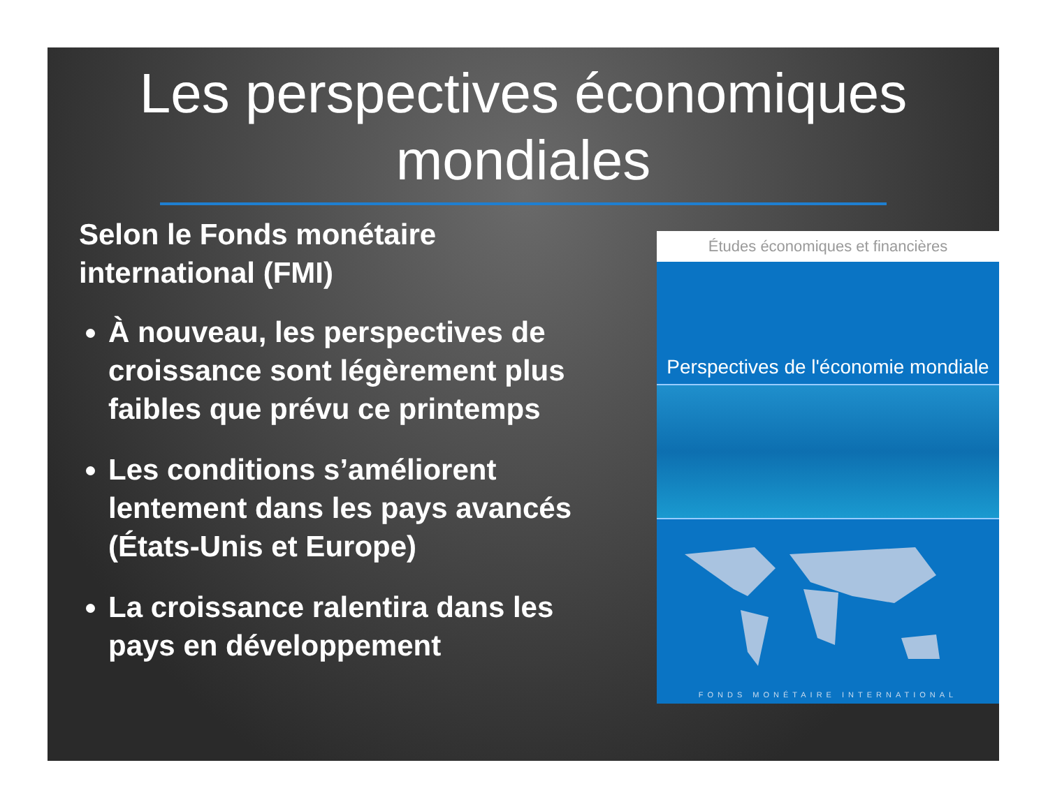Les perspectives économiques mondiales
Selon le Fonds monétaire international (FMI)
À nouveau, les perspectives de croissance sont légèrement plus faibles que prévu ce printemps
Les conditions s’améliorent lentement dans les pays avancés (États-Unis et Europe)
La croissance ralentira dans les pays en développement
Études économiques et financières
Perspectives de l'économie mondiale
FONDS MONÉTAIRE INTERNATIONAL